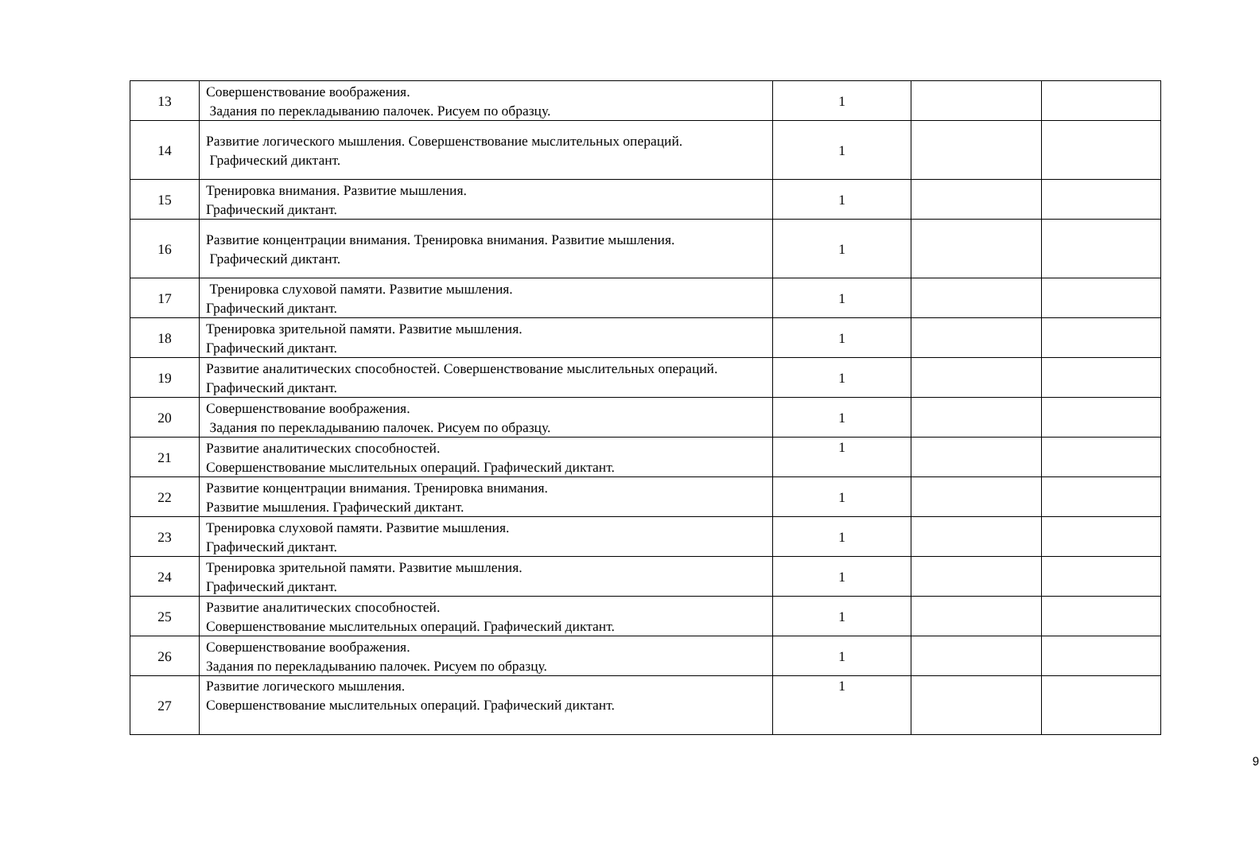| 13 | Совершенствование воображения. Задания по перекладыванию палочек. Рисуем по образцу. | 1 | | |
| 14 | Развитие логического мышления. Совершенствование мыслительных операций. Графический диктант. | 1 | | |
| 15 | Тренировка внимания. Развитие мышления. Графический диктант. | 1 | | |
| 16 | Развитие концентрации внимания. Тренировка внимания. Развитие мышления. Графический диктант. | 1 | | |
| 17 | Тренировка слуховой памяти. Развитие мышления. Графический диктант. | 1 | | |
| 18 | Тренировка зрительной памяти. Развитие мышления. Графический диктант. | 1 | | |
| 19 | Развитие аналитических способностей. Совершенствование мыслительных операций. Графический диктант. | 1 | | |
| 20 | Совершенствование воображения. Задания по перекладыванию палочек. Рисуем по образцу. | 1 | | |
| 21 | Развитие аналитических способностей. Совершенствование мыслительных операций. Графический диктант. | 1 | | |
| 22 | Развитие концентрации внимания. Тренировка внимания. Развитие мышления. Графический диктант. | 1 | | |
| 23 | Тренировка слуховой памяти. Развитие мышления. Графический диктант. | 1 | | |
| 24 | Тренировка зрительной памяти. Развитие мышления. Графический диктант. | 1 | | |
| 25 | Развитие аналитических способностей. Совершенствование мыслительных операций. Графический диктант. | 1 | | |
| 26 | Совершенствование воображения. Задания по перекладыванию палочек. Рисуем по образцу. | 1 | | |
| 27 | Развитие логического мышления. Совершенствование мыслительных операций. Графический диктант. | 1 | | |
9